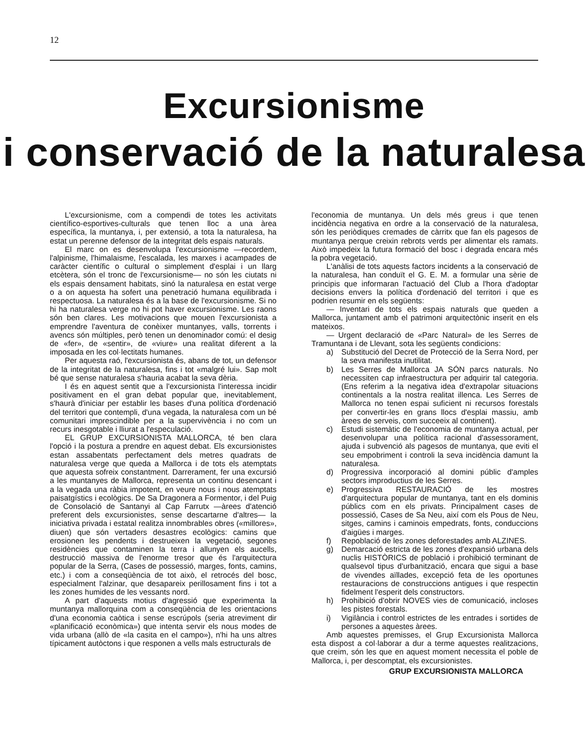12
Excursionisme
i conservació de la naturalesa
L'excursionisme, com a compendi de totes les activitats científico-esportives-culturals que tenen lloc a una àrea específica, la muntanya, i, per extensió, a tota la naturalesa, ha estat un perenne defensor de la integritat dels espais naturals.
El marc on es desenvolupa l'excursionisme —recordem, l'alpinisme, l'himalaisme, l'escalada, les marxes i acampades de caràcter científic o cultural o simplement d'esplai i un llarg etcètera, són el tronc de l'excursionisme— no són les ciutats ni els espais densament habitats, sinó la naturalesa en estat verge o a on aquesta ha sofert una penetració humana equilibrada i respectuosa. La naturalesa és a la base de l'excursionisme. Si no hi ha naturalesa verge no hi pot haver excursionisme. Les raons són ben clares. Les motivacions que mouen l'excursionista a emprendre l'aventura de conèixer muntanyes, valls, torrents i avencs són múltiples, però tenen un denominador comú: el desig de «fer», de «sentir», de «viure» una realitat diferent a la imposada en les col·lectitats humanes.
Per aquesta raó, l'excursionista és, abans de tot, un defensor de la integritat de la naturalesa, fins i tot «malgré lui». Sap molt bé que sense naturalesa s'hauria acabat la seva dèria.
I és en aquest sentit que a l'excursionista l'interessa incidir positivament en el gran debat popular que, inevitablement, s'haurà d'iniciar per establir les bases d'una política d'ordenació del territori que contempli, d'una vegada, la naturalesa com un bé comunitari imprescindible per a la supervivència i no com un recurs inesgotable i lliurat a l'especulació.
EL GRUP EXCURSIONISTA MALLORCA, té ben clara l'opció i la postura a prendre en aquest debat. Els excursionistes estan assabentats perfectament dels metres quadrats de naturalesa verge que queda a Mallorca i de tots els atemptats que aquesta sofreix constantment. Darrerament, fer una excursió a les muntanyes de Mallorca, representa un continu desencant i a la vegada una ràbia impotent, en veure nous i nous atemptats paisatgístics i ecològics. De Sa Dragonera a Formentor, i del Puig de Consolació de Santanyi al Cap Farrutx —àrees d'atenció preferent dels excursionistes, sense descartarne d'altres— la iniciativa privada i estatal realitza innombrables obres («millores», diuen) que són vertaders desastres ecològics: camins que erosionen les pendents i destrueixen la vegetació, segones residències que contaminen la terra i allunyen els aucells, destrucció massiva de l'enorme tresor que és l'arquitectura popular de la Serra, (Cases de possessió, marges, fonts, camins, etc.) i com a conseqüència de tot això, el retrocés del bosc, especialment l'alzinar, que desapareix perillosament fins i tot a les zones humides de les vessants nord.
A part d'aquests motius d'agressió que experimenta la muntanya mallorquina com a conseqüència de les orientacions d'una economia caòtica i sense escrúpols (seria atreviment dir «planificació econòmica») que intenta servir els nous modes de vida urbana (allò de «la casita en el campo»), n'hi ha uns altres típicament autòctons i que responen a vells mals estructurals de
l'economia de muntanya. Un dels més greus i que tenen incidència negativa en ordre a la conservació de la naturalesa, són les periòdiques cremades de càrritx que fan els pagesos de muntanya perque creixin rebrots verds per alimentar els ramats. Això impedeix la futura formació del bosc i degrada encara més la pobra vegetació.
L'anàlisi de tots aquests factors incidents a la conservació de la naturalesa, han conduït el G. E. M. a formular una sèrie de principis que informaran l'actuació del Club a l'hora d'adoptar decisions envers la política d'ordenació del territori i que es podrien resumir en els següents:
— Inventari de tots els espais naturals que queden a Mallorca, juntament amb el patrimoni arquitectònic inserit en els mateixos.
— Urgent declaració de «Parc Natural» de les Serres de Tramuntana i de Llevant, sota les següents condicions:
a) Substitució del Decret de Protecció de la Serra Nord, per la seva manifesta inutilitat.
b) Les Serres de Mallorca JA SÓN parcs naturals. No necessiten cap infraestructura per adquirir tal categoria. (Ens referim a la negativa idea d'extrapolar situacions continentals a la nostra realitat illenca. Les Serres de Mallorca no tenen espai suficient ni recursos forestals per convertir-les en grans llocs d'esplai massiu, amb àrees de serveis, com succeeix al continent).
c) Estudi sistemàtic de l'economia de muntanya actual, per desenvolupar una política racional d'assessorament, ajuda i subvenció als pagesos de muntanya, que eviti el seu empobriment i controli la seva incidència damunt la naturalesa.
d) Progressiva incorporació al domini públic d'amples sectors improductius de les Serres.
e) Progressiva RESTAURACIÓ de les mostres d'arquitectura popular de muntanya, tant en els dominis públics com en els privats. Principalment cases de possessió, Cases de Sa Neu, així com els Pous de Neu, sitges, camins i caminois empedrats, fonts, conduccions d'aigües i marges.
f) Repoblació de les zones deforestades amb ALZINES.
g) Demarcació estricta de les zones d'expansió urbana dels nuclis HISTÒRICS de població i prohibició terminant de qualsevol tipus d'urbanització, encara que sigui a base de vivendes aïllades, excepció feta de les oportunes restauracions de construccions antigues i que respectin fidelment l'esperit dels constructors.
h) Prohibició d'obrir NOVES vies de comunicació, incloses les pistes forestals.
i) Vigilància i control estrictes de les entrades i sortides de persones a aquestes àrees.
Amb aquestes premisses, el Grup Excursionista Mallorca esta dispost a col·laborar a dur a terme aquestes realitzacions, que creim, són les que en aquest moment necessita el poble de Mallorca, i, per descomptat, els excursionistes.
GRUP EXCURSIONISTA MALLORCA